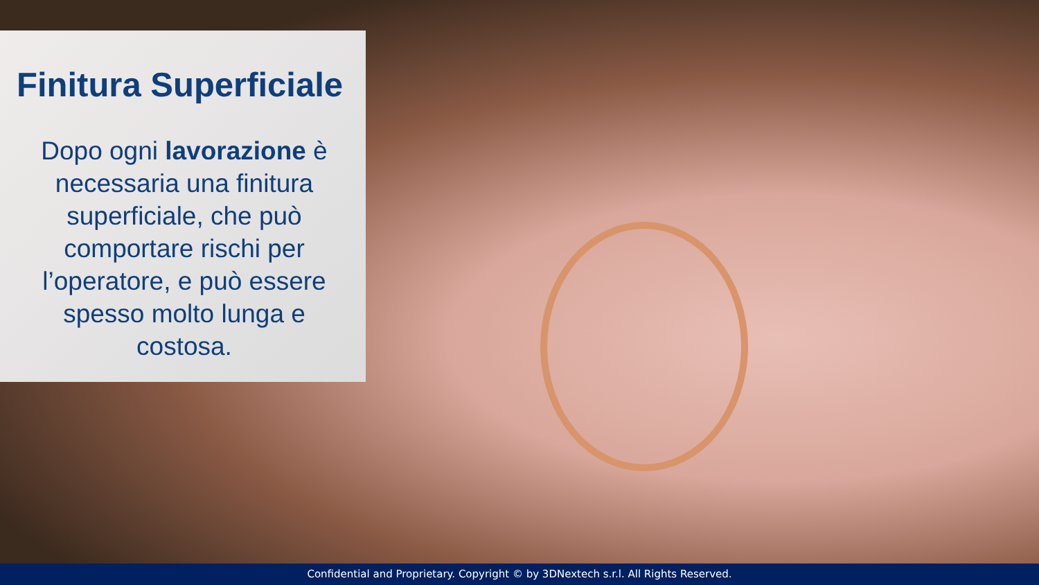Finitura Superficiale
Dopo ogni lavorazione è necessaria una finitura superficiale, che può comportare rischi per l’operatore, e può essere spesso molto lunga e costosa.
Confidential and Proprietary. Copyright © by 3DNextech s.r.l. All Rights Reserved.